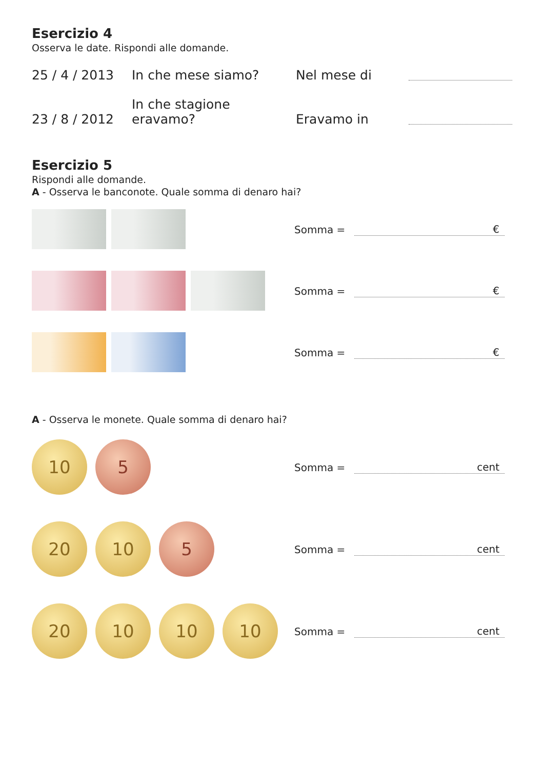Esercizio 4
Osserva le date. Rispondi alle domande.
25 / 4 / 2013 In che mese siamo? Nel mese di
23 / 8 / 2012 In che stagione eravamo? Eravamo in
Esercizio 5
Rispondi alle domande.
A - Osserva le banconote. Quale somma di denaro hai?
Somma = €
Somma = €
Somma = €
A - Osserva le monete. Quale somma di denaro hai?
10 5
Somma = cent
20 10 5
Somma = cent
20 10 10 10
Somma = cent